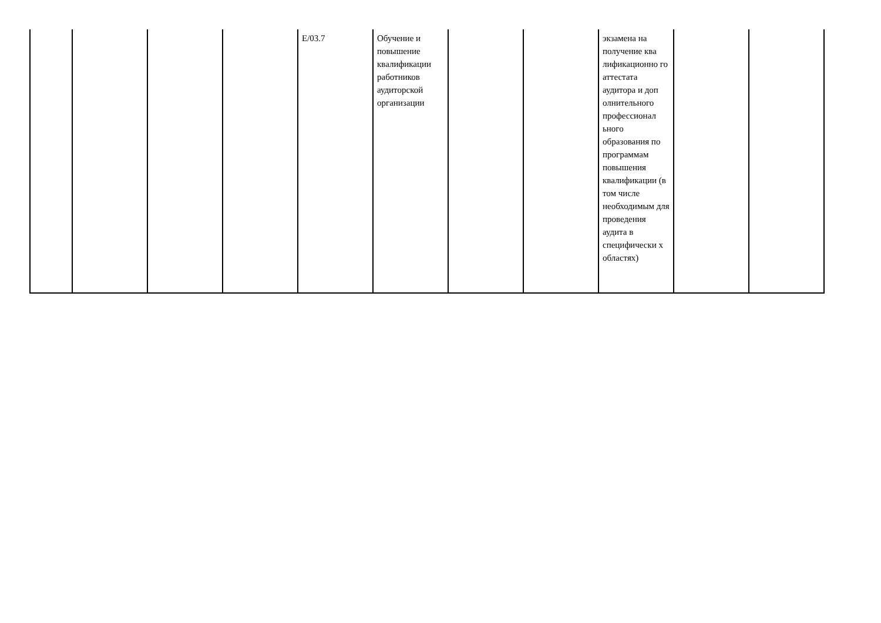| | | | | E/03.7 | Обучение и повышение квалификации работников аудиторской организации | | | экзамена на получение ква лификационно го аттестата аудитора и доп олнительного профессионал ьного образования по программам повышения квалификации (в том числе необходимым для проведения аудита в специфически х областях) | | |